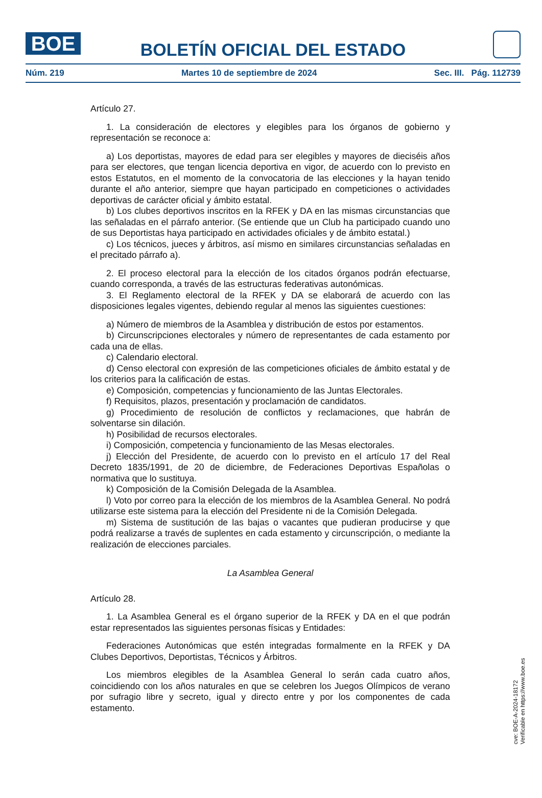BOE
BOLETÍN OFICIAL DEL ESTADO
Núm. 219 Martes 10 de septiembre de 2024 Sec. III. Pág. 112739
Artículo 27.
1. La consideración de electores y elegibles para los órganos de gobierno y representación se reconoce a:
a) Los deportistas, mayores de edad para ser elegibles y mayores de dieciséis años para ser electores, que tengan licencia deportiva en vigor, de acuerdo con lo previsto en estos Estatutos, en el momento de la convocatoria de las elecciones y la hayan tenido durante el año anterior, siempre que hayan participado en competiciones o actividades deportivas de carácter oficial y ámbito estatal.
b) Los clubes deportivos inscritos en la RFEK y DA en las mismas circunstancias que las señaladas en el párrafo anterior. (Se entiende que un Club ha participado cuando uno de sus Deportistas haya participado en actividades oficiales y de ámbito estatal.)
c) Los técnicos, jueces y árbitros, así mismo en similares circunstancias señaladas en el precitado párrafo a).
2. El proceso electoral para la elección de los citados órganos podrán efectuarse, cuando corresponda, a través de las estructuras federativas autonómicas.
3. El Reglamento electoral de la RFEK y DA se elaborará de acuerdo con las disposiciones legales vigentes, debiendo regular al menos las siguientes cuestiones:
a) Número de miembros de la Asamblea y distribución de estos por estamentos.
b) Circunscripciones electorales y número de representantes de cada estamento por cada una de ellas.
c) Calendario electoral.
d) Censo electoral con expresión de las competiciones oficiales de ámbito estatal y de los criterios para la calificación de estas.
e) Composición, competencias y funcionamiento de las Juntas Electorales.
f) Requisitos, plazos, presentación y proclamación de candidatos.
g) Procedimiento de resolución de conflictos y reclamaciones, que habrán de solventarse sin dilación.
h) Posibilidad de recursos electorales.
i) Composición, competencia y funcionamiento de las Mesas electorales.
j) Elección del Presidente, de acuerdo con lo previsto en el artículo 17 del Real Decreto 1835/1991, de 20 de diciembre, de Federaciones Deportivas Españolas o normativa que lo sustituya.
k) Composición de la Comisión Delegada de la Asamblea.
l) Voto por correo para la elección de los miembros de la Asamblea General. No podrá utilizarse este sistema para la elección del Presidente ni de la Comisión Delegada.
m) Sistema de sustitución de las bajas o vacantes que pudieran producirse y que podrá realizarse a través de suplentes en cada estamento y circunscripción, o mediante la realización de elecciones parciales.
La Asamblea General
Artículo 28.
1. La Asamblea General es el órgano superior de la RFEK y DA en el que podrán estar representados las siguientes personas físicas y Entidades:
Federaciones Autonómicas que estén integradas formalmente en la RFEK y DA Clubes Deportivos, Deportistas, Técnicos y Árbitros.
Los miembros elegibles de la Asamblea General lo serán cada cuatro años, coincidiendo con los años naturales en que se celebren los Juegos Olímpicos de verano por sufragio libre y secreto, igual y directo entre y por los componentes de cada estamento.
cve: BOE-A-2024-18172
Verificable en https://www.boe.es